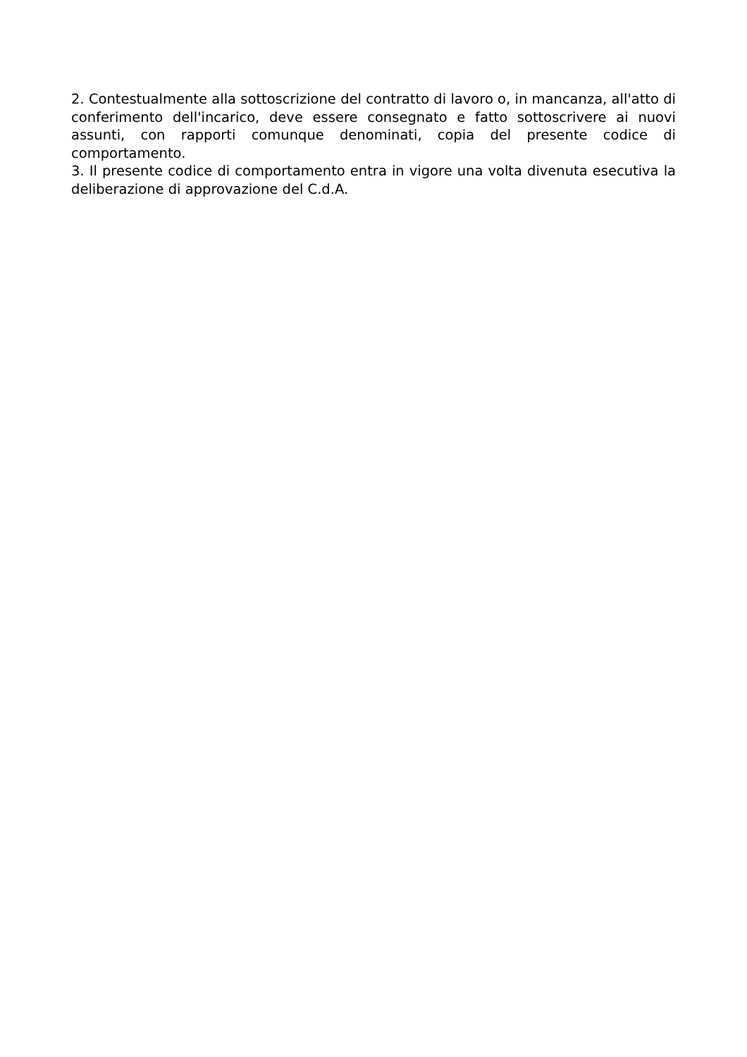2. Contestualmente alla sottoscrizione del contratto di lavoro o, in mancanza, all'atto di conferimento dell'incarico, deve essere consegnato e fatto sottoscrivere ai nuovi assunti, con rapporti comunque denominati, copia del presente codice di comportamento.
3. Il presente codice di comportamento entra in vigore una volta divenuta esecutiva la deliberazione di approvazione del C.d.A.